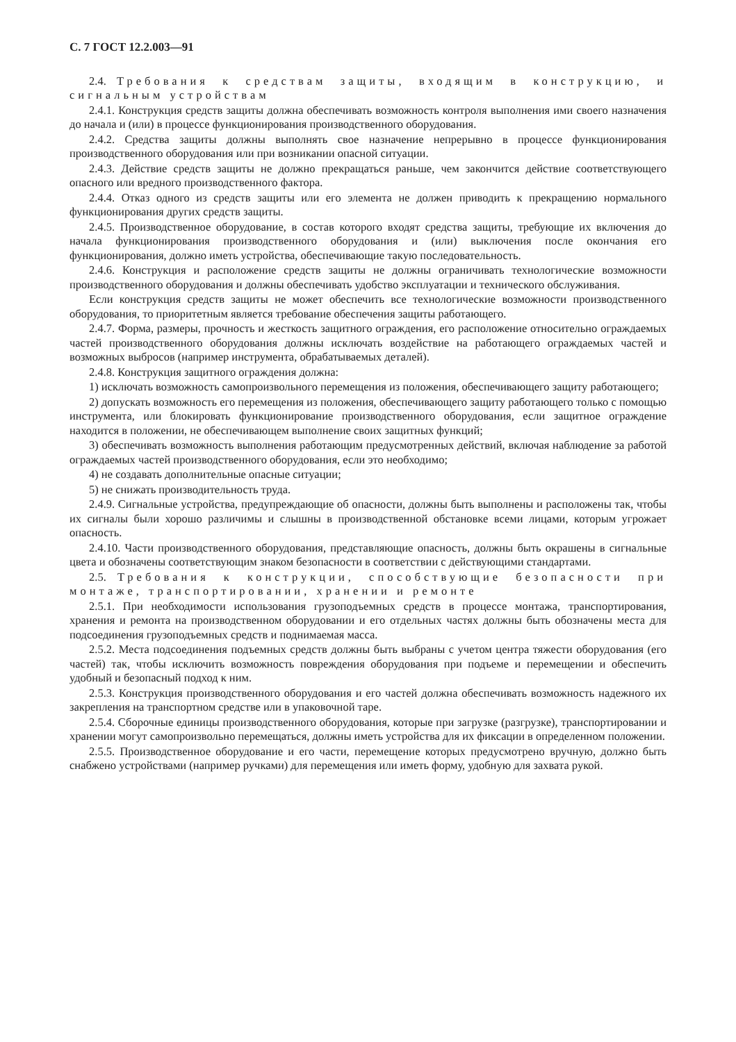С. 7 ГОСТ 12.2.003—91
2.4. Требования к средствам защиты, входящим в конструкцию, и сигнальным устройствам
2.4.1. Конструкция средств защиты должна обеспечивать возможность контроля выполнения ими своего назначения до начала и (или) в процессе функционирования производственного оборудования.
2.4.2. Средства защиты должны выполнять свое назначение непрерывно в процессе функционирования производственного оборудования или при возникании опасной ситуации.
2.4.3. Действие средств защиты не должно прекращаться раньше, чем закончится действие соответствующего опасного или вредного производственного фактора.
2.4.4. Отказ одного из средств защиты или его элемента не должен приводить к прекращению нормального функционирования других средств защиты.
2.4.5. Производственное оборудование, в состав которого входят средства защиты, требующие их включения до начала функционирования производственного оборудования и (или) выключения после окончания его функционирования, должно иметь устройства, обеспечивающие такую последовательность.
2.4.6. Конструкция и расположение средств защиты не должны ограничивать технологические возможности производственного оборудования и должны обеспечивать удобство эксплуатации и технического обслуживания.
Если конструкция средств защиты не может обеспечить все технологические возможности производственного оборудования, то приоритетным является требование обеспечения защиты работающего.
2.4.7. Форма, размеры, прочность и жесткость защитного ограждения, его расположение относительно ограждаемых частей производственного оборудования должны исключать воздействие на работающего ограждаемых частей и возможных выбросов (например инструмента, обрабатываемых деталей).
2.4.8. Конструкция защитного ограждения должна:
1) исключать возможность самопроизвольного перемещения из положения, обеспечивающего защиту работающего;
2) допускать возможность его перемещения из положения, обеспечивающего защиту работающего только с помощью инструмента, или блокировать функционирование производственного оборудования, если защитное ограждение находится в положении, не обеспечивающем выполнение своих защитных функций;
3) обеспечивать возможность выполнения работающим предусмотренных действий, включая наблюдение за работой ограждаемых частей производственного оборудования, если это необходимо;
4) не создавать дополнительные опасные ситуации;
5) не снижать производительность труда.
2.4.9. Сигнальные устройства, предупреждающие об опасности, должны быть выполнены и расположены так, чтобы их сигналы были хорошо различимы и слышны в производственной обстановке всеми лицами, которым угрожает опасность.
2.4.10. Части производственного оборудования, представляющие опасность, должны быть окрашены в сигнальные цвета и обозначены соответствующим знаком безопасности в соответствии с действующими стандартами.
2.5. Требования к конструкции, способствующие безопасности при монтаже, транспортировании, хранении и ремонте
2.5.1. При необходимости использования грузоподъемных средств в процессе монтажа, транспортирования, хранения и ремонта на производственном оборудовании и его отдельных частях должны быть обозначены места для подсоединения грузоподъемных средств и поднимаемая масса.
2.5.2. Места подсоединения подъемных средств должны быть выбраны с учетом центра тяжести оборудования (его частей) так, чтобы исключить возможность повреждения оборудования при подъеме и перемещении и обеспечить удобный и безопасный подход к ним.
2.5.3. Конструкция производственного оборудования и его частей должна обеспечивать возможность надежного их закрепления на транспортном средстве или в упаковочной таре.
2.5.4. Сборочные единицы производственного оборудования, которые при загрузке (разгрузке), транспортировании и хранении могут самопроизвольно перемещаться, должны иметь устройства для их фиксации в определенном положении.
2.5.5. Производственное оборудование и его части, перемещение которых предусмотрено вручную, должно быть снабжено устройствами (например ручками) для перемещения или иметь форму, удобную для захвата рукой.